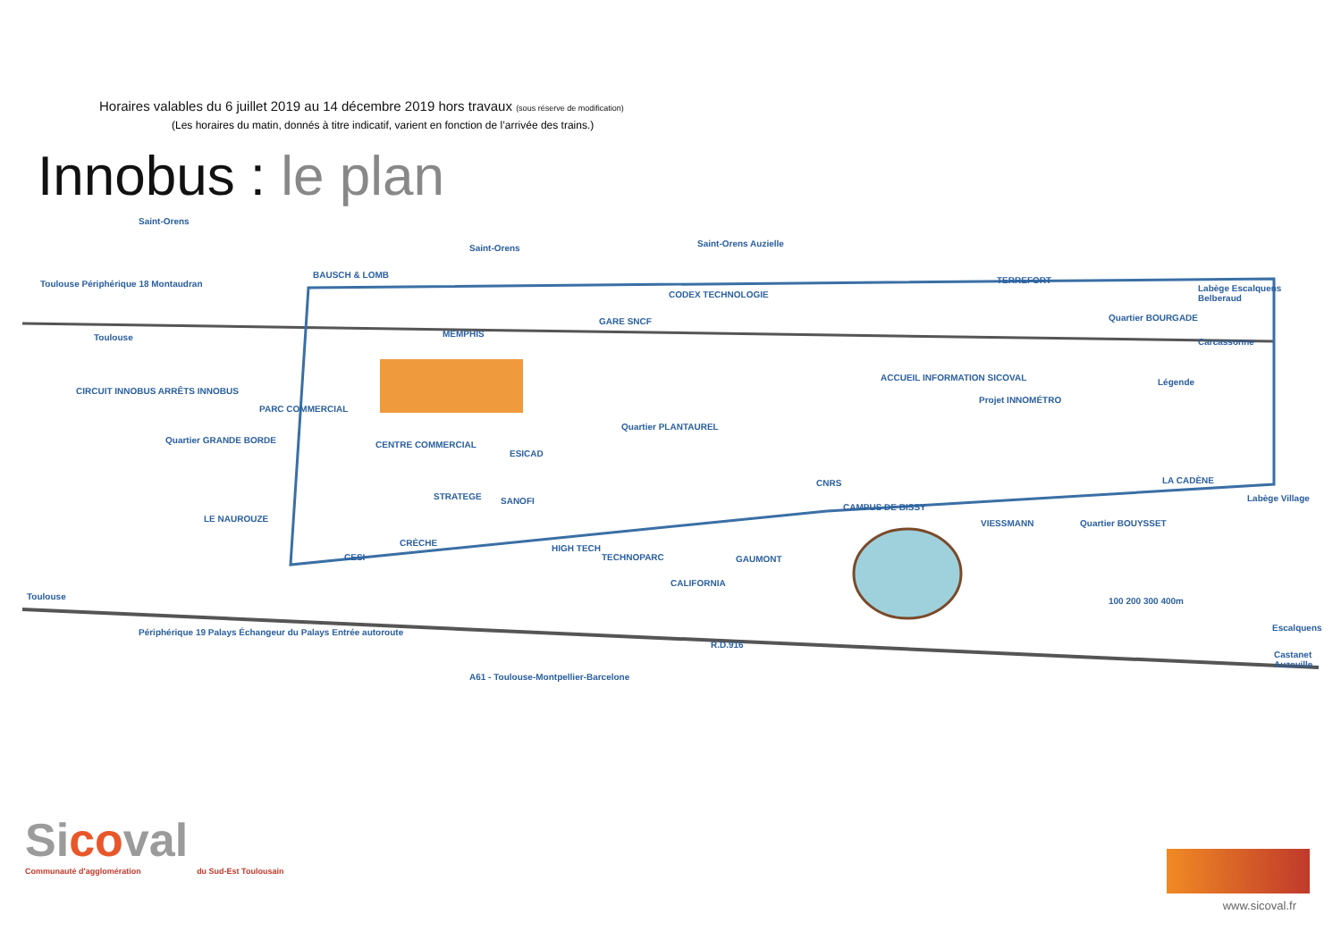Horaires valables du 6 juillet 2019 au 14 décembre 2019 hors travaux (sous réserve de modification)
(Les horaires du matin, donnés à titre indicatif, varient en fonction de l’arrivée des trains.)
Innobus : le plan
BAUSCH & LOMB
MEMPHIS
CODEX TECHNOLOGIE
GARE SNCF
TERREFORT
Quartier BOURGADE
PARC COMMERCIAL
Quartier GRANDE BORDE CENTRE COMMERCIAL
ESICAD
Quartier PLANTAUREL
ACCUEIL INFORMATION SICOVAL
Projet INNOMÉTRO
LA CADÈNE
STRATEGE SANOFI
CNRS
CAMPUS DE BISSY
LE NAUROUZE
CRÈCHE
CESI
HIGH TECH
TECHNOPARC GAUMONT
CALIFORNIA
VIESSMANN Quartier BOUYSSET
Toulouse Périphérique 18 Montaudran
Toulouse
Toulouse
Périphérique 19 Palays Échangeur du Palays Entrée autoroute
A61 - Toulouse-Montpellier-Barcelone
R.D.916
Escalquens
Castanet Auzeville
Labège Village
Labège Escalquens Belberaud
Carcassonne
Saint-Orens
Saint-Orens Saint-Orens Auzielle
CIRCUIT INNOBUS ARRÊTS INNOBUS
Légende
100 200 300 400m
Sicoval
Communauté d'agglomération
du Sud-Est Toulousain
www.sicoval.fr